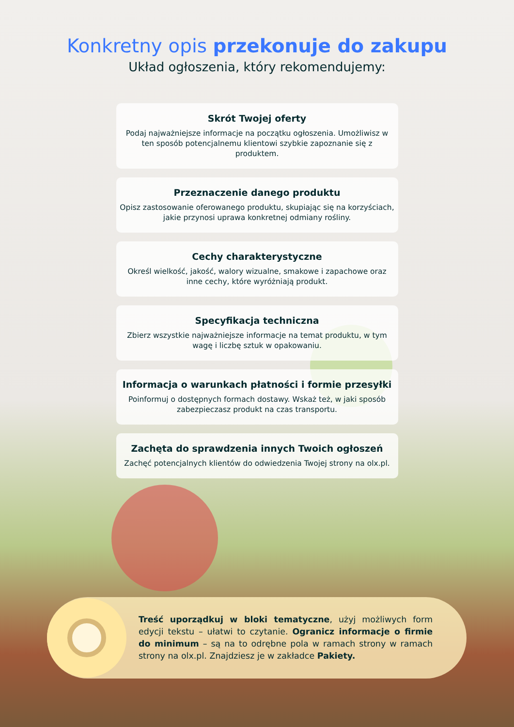Konkretny opis przekonuje do zakupu
Układ ogłoszenia, który rekomendujemy:
Skrót Twojej oferty
Podaj najważniejsze informacje na początku ogłoszenia. Umożliwisz w ten sposób potencjalnemu klientowi szybkie zapoznanie się z produktem.
Przeznaczenie danego produktu
Opisz zastosowanie oferowanego produktu, skupiając się na korzyściach, jakie przynosi uprawa konkretnej odmiany rośliny.
Cechy charakterystyczne
Określ wielkość, jakość, walory wizualne, smakowe i zapachowe oraz inne cechy, które wyróżniają produkt.
Specyfikacja techniczna
Zbierz wszystkie najważniejsze informacje na temat produktu, w tym wagę i liczbę sztuk w opakowaniu.
Informacja o warunkach płatności i formie przesyłki
Poinformuj o dostępnych formach dostawy. Wskaż też, w jaki sposób zabezpieczasz produkt na czas transportu.
Zachęta do sprawdzenia innych Twoich ogłoszeń
Zachęć potencjalnych klientów do odwiedzenia Twojej strony na olx.pl.
Treść uporządkuj w bloki tematyczne, użyj możliwych form edycji tekstu – ułatwi to czytanie. Ogranicz informacje o firmie do minimum – są na to odrębne pola w ramach strony w ramach strony na olx.pl. Znajdziesz je w zakładce Pakiety.